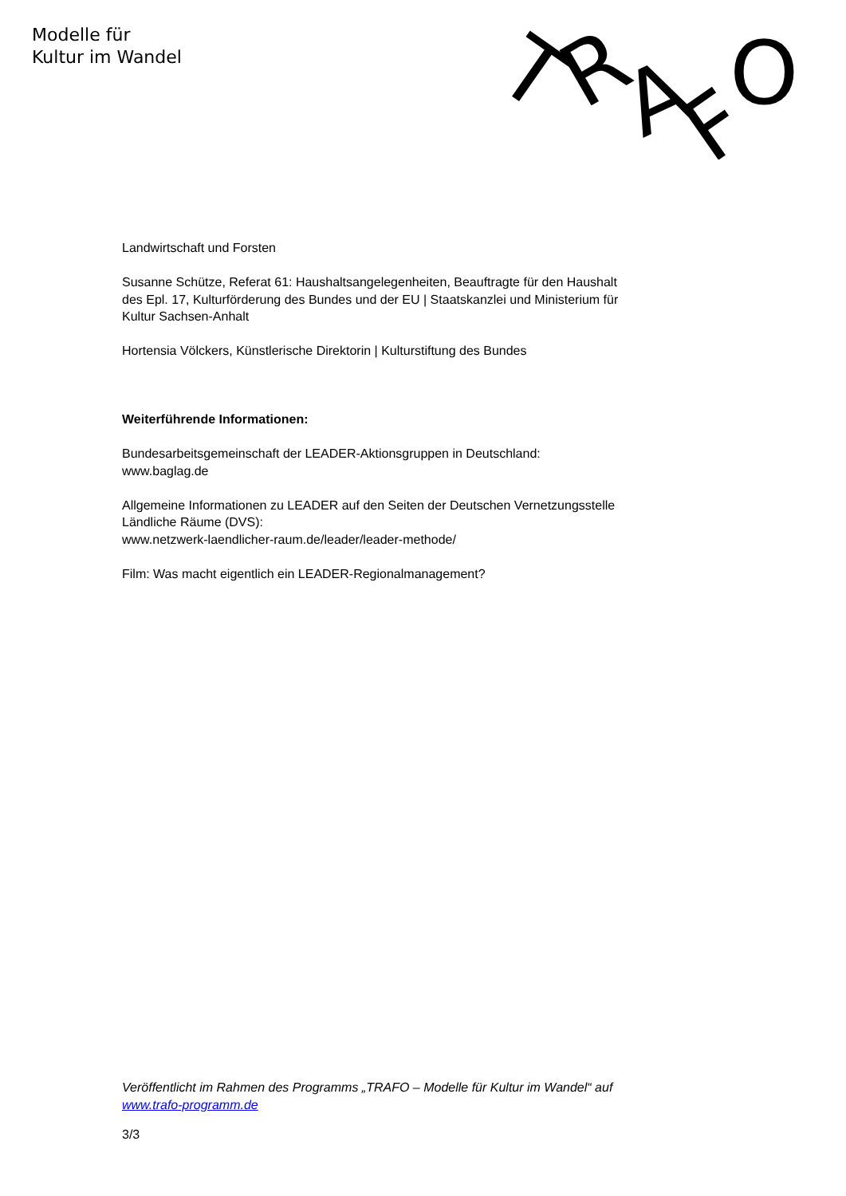Modelle für
Kultur im Wandel
T
R
A
F
O
Landwirtschaft und Forsten
Susanne Schütze, Referat 61: Haushaltsangelegenheiten, Beauftragte für den Haushalt des Epl. 17, Kulturförderung des Bundes und der EU | Staatskanzlei und Ministerium für Kultur Sachsen-Anhalt
Hortensia Völckers, Künstlerische Direktorin | Kulturstiftung des Bundes
Weiterführende Informationen:
Bundesarbeitsgemeinschaft der LEADER-Aktionsgruppen in Deutschland:
www.baglag.de
Allgemeine Informationen zu LEADER auf den Seiten der Deutschen Vernetzungsstelle Ländliche Räume (DVS):
www.netzwerk-laendlicher-raum.de/leader/leader-methode/
Film: Was macht eigentlich ein LEADER-Regionalmanagement?
Veröffentlicht im Rahmen des Programms „TRAFO – Modelle für Kultur im Wandel“ auf www.trafo-programm.de
3/3